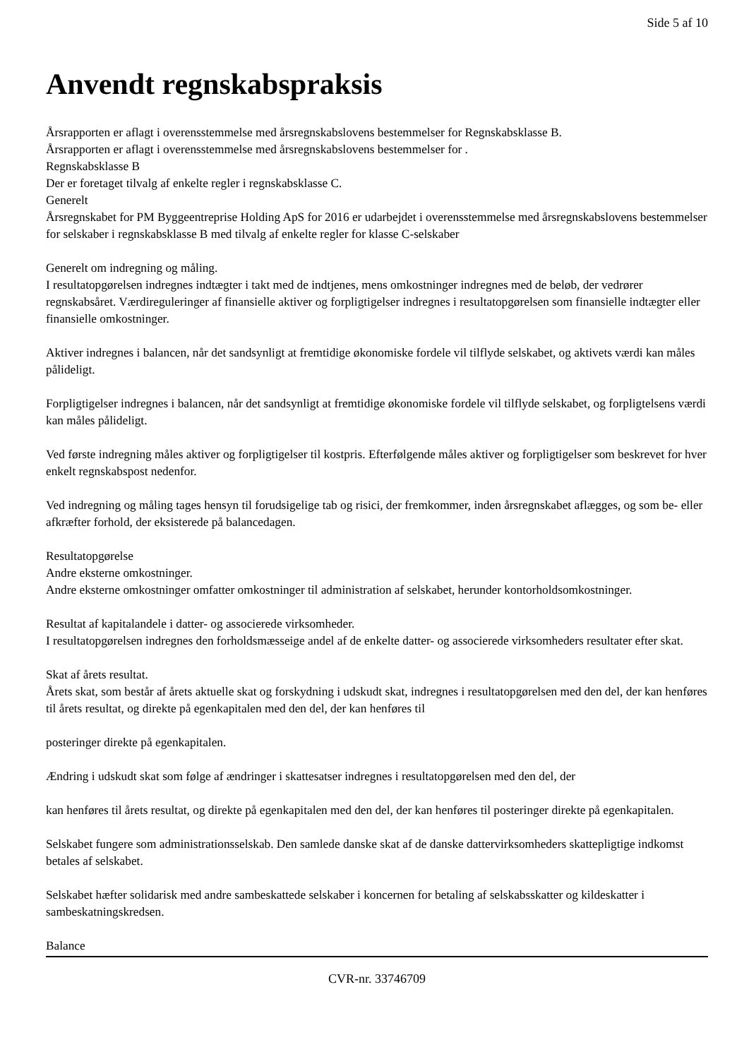Side 5 af 10
Anvendt regnskabspraksis
Årsrapporten er aflagt i overensstemmelse med årsregnskabslovens bestemmelser for Regnskabsklasse B.
Årsrapporten er aflagt i overensstemmelse med årsregnskabslovens bestemmelser for .
Regnskabsklasse B
Der er foretaget tilvalg af enkelte regler i regnskabsklasse C.
Generelt
Årsregnskabet for PM Byggeentreprise Holding ApS for 2016 er udarbejdet i overensstemmelse med årsregnskabslovens bestemmelser for selskaber i regnskabsklasse B med tilvalg af enkelte regler for klasse C-selskaber
Generelt om indregning og måling.
I resultatopgørelsen indregnes indtægter i takt med de indtjenes, mens omkostninger indregnes med de beløb, der vedrører regnskabsåret. Værdireguleringer af finansielle aktiver og forpligtigelser indregnes i resultatopgørelsen som finansielle indtægter eller finansielle omkostninger.
Aktiver indregnes i balancen, når det sandsynligt at fremtidige økonomiske fordele vil tilflyde selskabet, og aktivets værdi kan måles pålideligt.
Forpligtigelser indregnes i balancen, når det sandsynligt at fremtidige økonomiske fordele vil tilflyde selskabet, og forpligtelsens værdi kan måles pålideligt.
Ved første indregning måles aktiver og forpligtigelser til kostpris. Efterfølgende måles aktiver og forpligtigelser som beskrevet for hver enkelt regnskabspost nedenfor.
Ved indregning og måling tages hensyn til forudsigelige tab og risici, der fremkommer, inden årsregnskabet aflægges, og som be- eller afkræfter forhold, der eksisterede på balancedagen.
Resultatopgørelse
Andre eksterne omkostninger.
Andre eksterne omkostninger omfatter omkostninger til administration af selskabet, herunder kontorholdsomkostninger.
Resultat af kapitalandele i datter- og associerede virksomheder.
I resultatopgørelsen indregnes den forholdsmæsseige andel af de enkelte datter- og associerede virksomheders resultater efter skat.
Skat af årets resultat.
Årets skat, som består af årets aktuelle skat og forskydning i udskudt skat, indregnes i resultatopgørelsen med den del, der kan henføres til årets resultat, og direkte på egenkapitalen med den del, der kan henføres til
posteringer direkte på egenkapitalen.
Ændring i udskudt skat som følge af ændringer i skattesatser indregnes i resultatopgørelsen med den del, der
kan henføres til årets resultat, og direkte på egenkapitalen med den del, der kan henføres til posteringer direkte på egenkapitalen.
Selskabet fungere som administrationsselskab. Den samlede danske skat af de danske dattervirksomheders skattepligtige indkomst betales af selskabet.
Selskabet hæfter solidarisk med andre sambeskattede selskaber i koncernen for betaling af selskabsskatter og kildeskatter i sambeskatningskredsen.
Balance
CVR-nr. 33746709